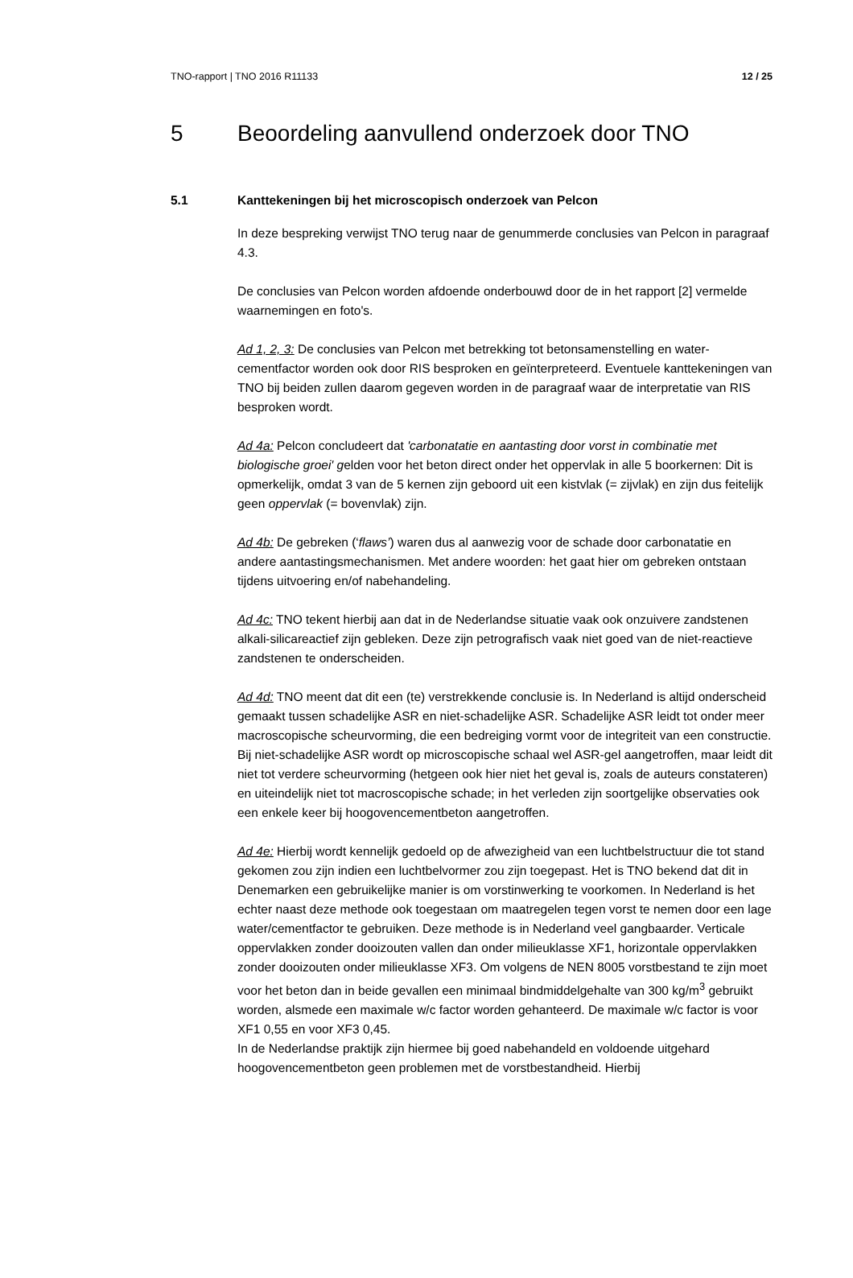TNO-rapport | TNO 2016 R11133 12 / 25
5 Beoordeling aanvullend onderzoek door TNO
5.1 Kanttekeningen bij het microscopisch onderzoek van Pelcon
In deze bespreking verwijst TNO terug naar de genummerde conclusies van Pelcon in paragraaf 4.3.
De conclusies van Pelcon worden afdoende onderbouwd door de in het rapport [2] vermelde waarnemingen en foto's.
Ad 1, 2, 3: De conclusies van Pelcon met betrekking tot betonsamenstelling en water-cementfactor worden ook door RIS besproken en geïnterpreteerd. Eventuele kanttekeningen van TNO bij beiden zullen daarom gegeven worden in de paragraaf waar de interpretatie van RIS besproken wordt.
Ad 4a: Pelcon concludeert dat 'carbonatatie en aantasting door vorst in combinatie met biologische groei' gelden voor het beton direct onder het oppervlak in alle 5 boorkernen: Dit is opmerkelijk, omdat 3 van de 5 kernen zijn geboord uit een kistvlak (= zijvlak) en zijn dus feitelijk geen oppervlak (= bovenvlak) zijn.
Ad 4b: De gebreken (‘flaws’) waren dus al aanwezig voor de schade door carbonatatie en andere aantastingsmechanismen. Met andere woorden: het gaat hier om gebreken ontstaan tijdens uitvoering en/of nabehandeling.
Ad 4c: TNO tekent hierbij aan dat in de Nederlandse situatie vaak ook onzuivere zandstenen alkali-silicareactief zijn gebleken. Deze zijn petrografisch vaak niet goed van de niet-reactieve zandstenen te onderscheiden.
Ad 4d: TNO meent dat dit een (te) verstrekkende conclusie is. In Nederland is altijd onderscheid gemaakt tussen schadelijke ASR en niet-schadelijke ASR. Schadelijke ASR leidt tot onder meer macroscopische scheurvorming, die een bedreiging vormt voor de integriteit van een constructie. Bij niet-schadelijke ASR wordt op microscopische schaal wel ASR-gel aangetroffen, maar leidt dit niet tot verdere scheurvorming (hetgeen ook hier niet het geval is, zoals de auteurs constateren) en uiteindelijk niet tot macroscopische schade; in het verleden zijn soortgelijke observaties ook een enkele keer bij hoogovencementbeton aangetroffen.
Ad 4e: Hierbij wordt kennelijk gedoeld op de afwezigheid van een luchtbelstructuur die tot stand gekomen zou zijn indien een luchtbelvormer zou zijn toegepast. Het is TNO bekend dat dit in Denemarken een gebruikelijke manier is om vorstinwerking te voorkomen. In Nederland is het echter naast deze methode ook toegestaan om maatregelen tegen vorst te nemen door een lage water/cementfactor te gebruiken. Deze methode is in Nederland veel gangbaarder. Verticale oppervlakken zonder dooizouten vallen dan onder milieuklasse XF1, horizontale oppervlakken zonder dooizouten onder milieuklasse XF3. Om volgens de NEN 8005 vorstbestand te zijn moet voor het beton dan in beide gevallen een minimaal bindmiddelgehalte van 300 kg/m<sup>3</sup> gebruikt worden, alsmede een maximale w/c factor worden gehanteerd. De maximale w/c factor is voor XF1 0,55 en voor XF3 0,45.
In de Nederlandse praktijk zijn hiermee bij goed nabehandeld en voldoende uitgehard hoogovencementbeton geen problemen met de vorstbestandheid. Hierbij